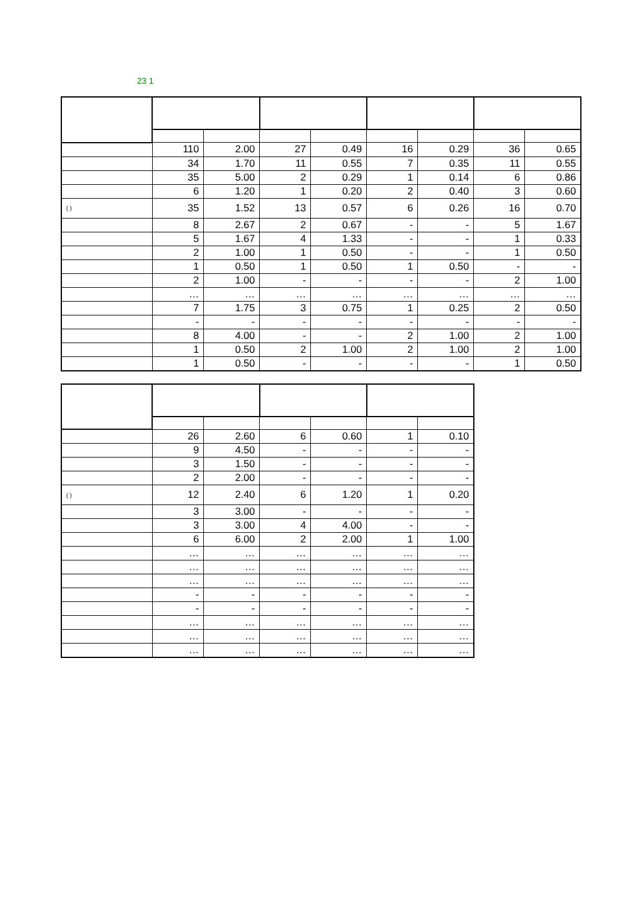23 1
| | 110 | 2.00 | 27 | 0.49 | 16 | 0.29 | 36 | 0.65 |
| | 34 | 1.70 | 11 | 0.55 | 7 | 0.35 | 11 | 0.55 |
| | 35 | 5.00 | 2 | 0.29 | 1 | 0.14 | 6 | 0.86 |
| | 6 | 1.20 | 1 | 0.20 | 2 | 0.40 | 3 | 0.60 |
| ( ) | 35 | 1.52 | 13 | 0.57 | 6 | 0.26 | 16 | 0.70 |
| | 8 | 2.67 | 2 | 0.67 | - | - | 5 | 1.67 |
| | 5 | 1.67 | 4 | 1.33 | - | - | 1 | 0.33 |
| | 2 | 1.00 | 1 | 0.50 | - | - | 1 | 0.50 |
| | 1 | 0.50 | 1 | 0.50 | 1 | 0.50 | - | - |
| | 2 | 1.00 | - | - | - | - | 2 | 1.00 |
| | … | … | … | … | … | … | … | … |
| | 7 | 1.75 | 3 | 0.75 | 1 | 0.25 | 2 | 0.50 |
| | - | - | - | - | - | - | - | - |
| | 8 | 4.00 | - | - | 2 | 1.00 | 2 | 1.00 |
| | 1 | 0.50 | 2 | 1.00 | 2 | 1.00 | 2 | 1.00 |
| | 1 | 0.50 | - | - | - | - | 1 | 0.50 |
| | 26 | 2.60 | 6 | 0.60 | 1 | 0.10 |
| | 9 | 4.50 | - | - | - | - |
| | 3 | 1.50 | - | - | - | - |
| | 2 | 2.00 | - | - | - | - |
| ( ) | 12 | 2.40 | 6 | 1.20 | 1 | 0.20 |
| | 3 | 3.00 | - | - | - | - |
| | 3 | 3.00 | 4 | 4.00 | - | - |
| | 6 | 6.00 | 2 | 2.00 | 1 | 1.00 |
| | … | … | … | … | … | … |
| | … | … | … | … | … | … |
| | … | … | … | … | … | … |
| | - | - | - | - | - | - |
| | - | - | - | - | - | - |
| | … | … | … | … | … | … |
| | … | … | … | … | … | … |
| | … | … | … | … | … | … |